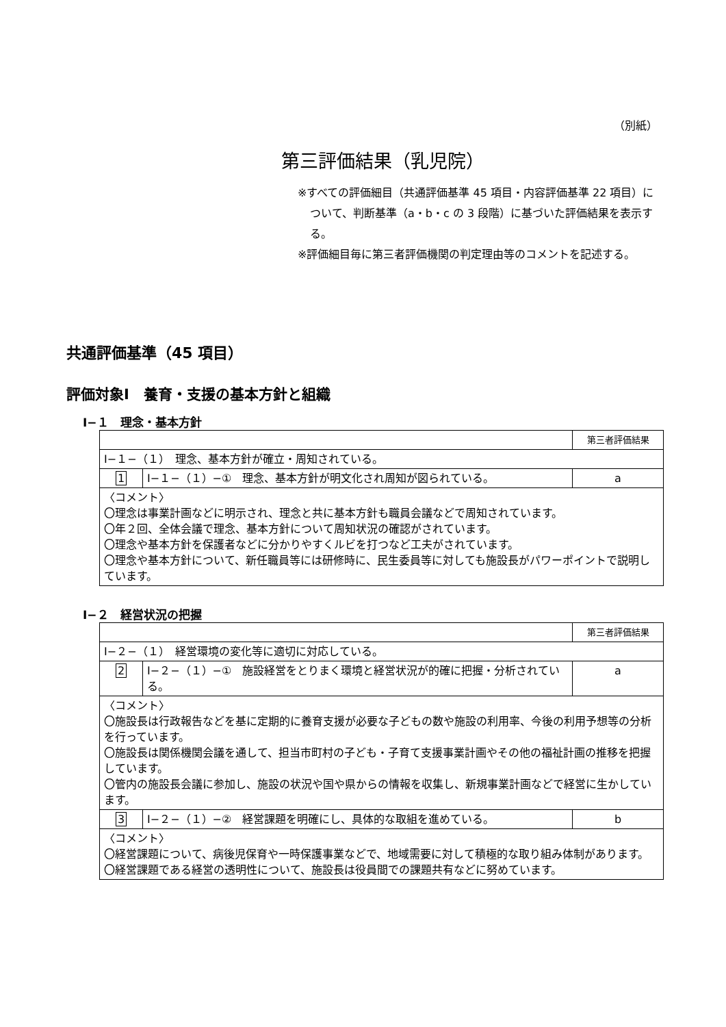（別紙）
第三評価結果（乳児院）
※すべての評価細目（共通評価基準 45 項目・内容評価基準 22 項目）について、判断基準（a・b・c の 3 段階）に基づいた評価結果を表示する。
※評価細目毎に第三者評価機関の判定理由等のコメントを記述する。
共通評価基準（45 項目）
評価対象Ⅰ　養育・支援の基本方針と組織
Ⅰ−１　理念・基本方針
| | | 第三者評価結果 |
| Ⅰ−１−（１） 理念、基本方針が確立・周知されている。 | | |
| 1 | Ⅰ−１−（１）−① 理念、基本方針が明文化され周知が図られている。 | a |
| 〈コメント〉 〇理念は事業計画などに明示され、理念と共に基本方針も職員会議などで周知されています。 〇年２回、全体会議で理念、基本方針について周知状況の確認がされています。 〇理念や基本方針を保護者などに分かりやすくルビを打つなど工夫がされています。 〇理念や基本方針について、新任職員等には研修時に、民生委員等に対しても施設長がパワーポイントで説明しています。 | | |
Ⅰ−２　経営状況の把握
| | | 第三者評価結果 |
| Ⅰ−２−（１） 経営環境の変化等に適切に対応している。 | | |
| 2 | Ⅰ−２−（１）−① 施設経営をとりまく環境と経営状況が的確に把握・分析されている。 | a |
| 〈コメント〉 〇施設長は行政報告などを基に定期的に養育支援が必要な子どもの数や施設の利用率、今後の利用予想等の分析を行っています。 〇施設長は関係機関会議を通して、担当市町村の子ども・子育て支援事業計画やその他の福祉計画の推移を把握しています。 〇管内の施設長会議に参加し、施設の状況や国や県からの情報を収集し、新規事業計画などで経営に生かしています。 | | |
| 3 | Ⅰ−２−（１）−② 経営課題を明確にし、具体的な取組を進めている。 | b |
| 〈コメント〉 〇経営課題について、病後児保育や一時保護事業などで、地域需要に対して積極的な取り組み体制があります。 〇経営課題である経営の透明性について、施設長は役員間での課題共有などに努めています。 | | |